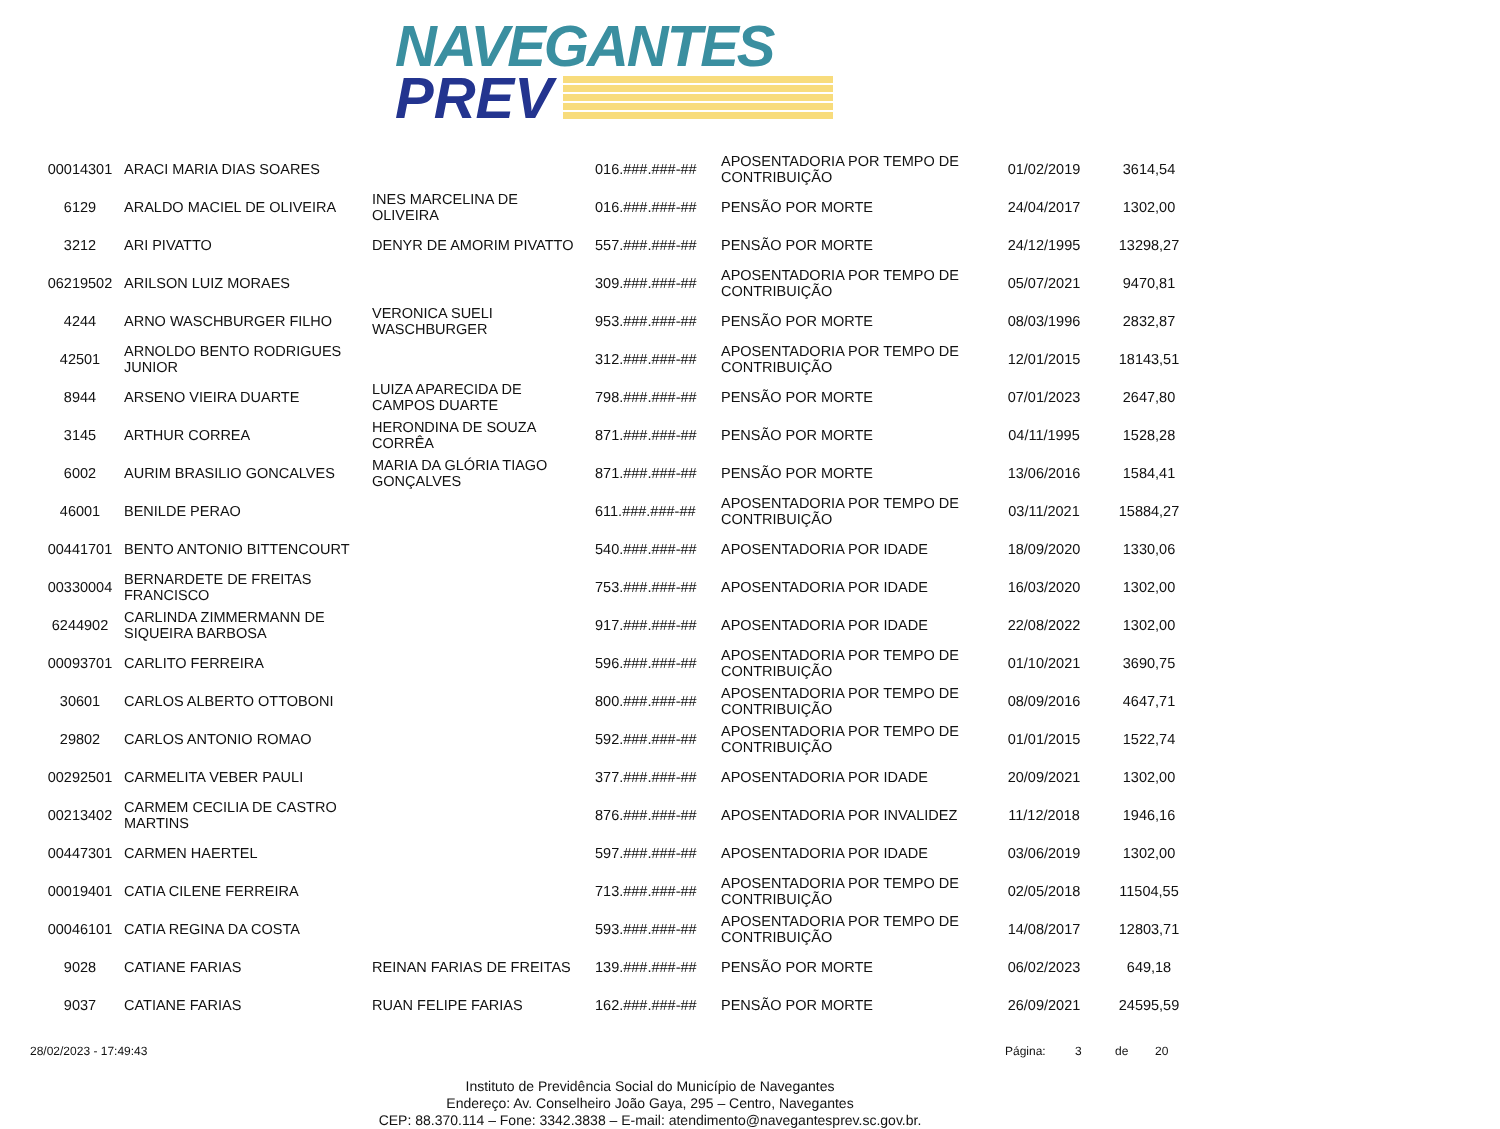NAVEGANTES
PREV
| 00014301 | ARACI MARIA DIAS SOARES | | 016.###.###-## | APOSENTADORIA POR TEMPO DE CONTRIBUIÇÃO | 01/02/2019 | 3614,54 |
| 6129 | ARALDO MACIEL DE OLIVEIRA | INES MARCELINA DE OLIVEIRA | 016.###.###-## | PENSÃO POR MORTE | 24/04/2017 | 1302,00 |
| 3212 | ARI PIVATTO | DENYR DE AMORIM PIVATTO | 557.###.###-## | PENSÃO POR MORTE | 24/12/1995 | 13298,27 |
| 06219502 | ARILSON LUIZ MORAES | | 309.###.###-## | APOSENTADORIA POR TEMPO DE CONTRIBUIÇÃO | 05/07/2021 | 9470,81 |
| 4244 | ARNO WASCHBURGER FILHO | VERONICA SUELI WASCHBURGER | 953.###.###-## | PENSÃO POR MORTE | 08/03/1996 | 2832,87 |
| 42501 | ARNOLDO BENTO RODRIGUES JUNIOR | | 312.###.###-## | APOSENTADORIA POR TEMPO DE CONTRIBUIÇÃO | 12/01/2015 | 18143,51 |
| 8944 | ARSENO VIEIRA DUARTE | LUIZA APARECIDA DE CAMPOS DUARTE | 798.###.###-## | PENSÃO POR MORTE | 07/01/2023 | 2647,80 |
| 3145 | ARTHUR CORREA | HERONDINA DE SOUZA CORRÊA | 871.###.###-## | PENSÃO POR MORTE | 04/11/1995 | 1528,28 |
| 6002 | AURIM BRASILIO GONCALVES | MARIA DA GLÓRIA TIAGO GONÇALVES | 871.###.###-## | PENSÃO POR MORTE | 13/06/2016 | 1584,41 |
| 46001 | BENILDE PERAO | | 611.###.###-## | APOSENTADORIA POR TEMPO DE CONTRIBUIÇÃO | 03/11/2021 | 15884,27 |
| 00441701 | BENTO ANTONIO BITTENCOURT | | 540.###.###-## | APOSENTADORIA POR IDADE | 18/09/2020 | 1330,06 |
| 00330004 | BERNARDETE DE FREITAS FRANCISCO | | 753.###.###-## | APOSENTADORIA POR IDADE | 16/03/2020 | 1302,00 |
| 6244902 | CARLINDA ZIMMERMANN DE SIQUEIRA BARBOSA | | 917.###.###-## | APOSENTADORIA POR IDADE | 22/08/2022 | 1302,00 |
| 00093701 | CARLITO FERREIRA | | 596.###.###-## | APOSENTADORIA POR TEMPO DE CONTRIBUIÇÃO | 01/10/2021 | 3690,75 |
| 30601 | CARLOS ALBERTO OTTOBONI | | 800.###.###-## | APOSENTADORIA POR TEMPO DE CONTRIBUIÇÃO | 08/09/2016 | 4647,71 |
| 29802 | CARLOS ANTONIO ROMAO | | 592.###.###-## | APOSENTADORIA POR TEMPO DE CONTRIBUIÇÃO | 01/01/2015 | 1522,74 |
| 00292501 | CARMELITA VEBER PAULI | | 377.###.###-## | APOSENTADORIA POR IDADE | 20/09/2021 | 1302,00 |
| 00213402 | CARMEM CECILIA DE CASTRO MARTINS | | 876.###.###-## | APOSENTADORIA POR INVALIDEZ | 11/12/2018 | 1946,16 |
| 00447301 | CARMEN HAERTEL | | 597.###.###-## | APOSENTADORIA POR IDADE | 03/06/2019 | 1302,00 |
| 00019401 | CATIA CILENE FERREIRA | | 713.###.###-## | APOSENTADORIA POR TEMPO DE CONTRIBUIÇÃO | 02/05/2018 | 11504,55 |
| 00046101 | CATIA REGINA DA COSTA | | 593.###.###-## | APOSENTADORIA POR TEMPO DE CONTRIBUIÇÃO | 14/08/2017 | 12803,71 |
| 9028 | CATIANE FARIAS | REINAN FARIAS DE FREITAS | 139.###.###-## | PENSÃO POR MORTE | 06/02/2023 | 649,18 |
| 9037 | CATIANE FARIAS | RUAN FELIPE FARIAS | 162.###.###-## | PENSÃO POR MORTE | 26/09/2021 | 24595,59 |
28/02/2023 - 17:49:43 Página: 3 de 20
Instituto de Previdência Social do Município de Navegantes
Endereço: Av. Conselheiro João Gaya, 295 – Centro, Navegantes
CEP: 88.370.114 – Fone: 3342.3838 – E-mail: atendimento@navegantesprev.sc.gov.br.